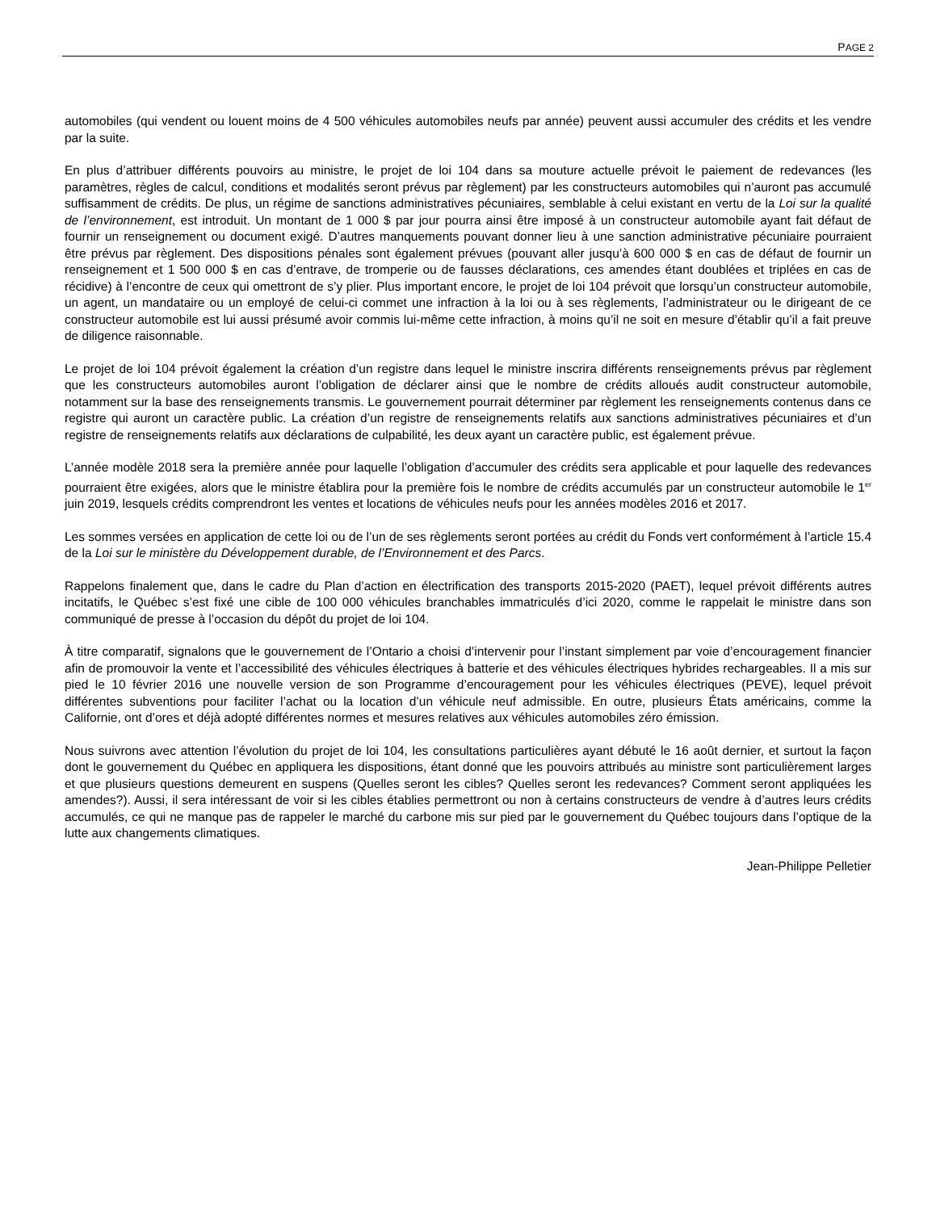PAGE 2
automobiles (qui vendent ou louent moins de 4 500 véhicules automobiles neufs par année) peuvent aussi accumuler des crédits et les vendre par la suite.
En plus d’attribuer différents pouvoirs au ministre, le projet de loi 104 dans sa mouture actuelle prévoit le paiement de redevances (les paramètres, règles de calcul, conditions et modalités seront prévus par règlement) par les constructeurs automobiles qui n’auront pas accumulé suffisamment de crédits. De plus, un régime de sanctions administratives pécuniaires, semblable à celui existant en vertu de la Loi sur la qualité de l’environnement, est introduit. Un montant de 1 000 $ par jour pourra ainsi être imposé à un constructeur automobile ayant fait défaut de fournir un renseignement ou document exigé. D’autres manquements pouvant donner lieu à une sanction administrative pécuniaire pourraient être prévus par règlement. Des dispositions pénales sont également prévues (pouvant aller jusqu’à 600 000 $ en cas de défaut de fournir un renseignement et 1 500 000 $ en cas d’entrave, de tromperie ou de fausses déclarations, ces amendes étant doublées et triplées en cas de récidive) à l’encontre de ceux qui omettront de s’y plier. Plus important encore, le projet de loi 104 prévoit que lorsqu’un constructeur automobile, un agent, un mandataire ou un employé de celui-ci commet une infraction à la loi ou à ses règlements, l’administrateur ou le dirigeant de ce constructeur automobile est lui aussi présumé avoir commis lui-même cette infraction, à moins qu’il ne soit en mesure d’établir qu’il a fait preuve de diligence raisonnable.
Le projet de loi 104 prévoit également la création d’un registre dans lequel le ministre inscrira différents renseignements prévus par règlement que les constructeurs automobiles auront l’obligation de déclarer ainsi que le nombre de crédits alloués audit constructeur automobile, notamment sur la base des renseignements transmis. Le gouvernement pourrait déterminer par règlement les renseignements contenus dans ce registre qui auront un caractère public. La création d’un registre de renseignements relatifs aux sanctions administratives pécuniaires et d’un registre de renseignements relatifs aux déclarations de culpabilité, les deux ayant un caractère public, est également prévue.
L’année modèle 2018 sera la première année pour laquelle l’obligation d’accumuler des crédits sera applicable et pour laquelle des redevances pourraient être exigées, alors que le ministre établira pour la première fois le nombre de crédits accumulés par un constructeur automobile le 1<sup>er</sup> juin 2019, lesquels crédits comprendront les ventes et locations de véhicules neufs pour les années modèles 2016 et 2017.
Les sommes versées en application de cette loi ou de l’un de ses règlements seront portées au crédit du Fonds vert conformément à l’article 15.4 de la Loi sur le ministère du Développement durable, de l’Environnement et des Parcs.
Rappelons finalement que, dans le cadre du Plan d’action en électrification des transports 2015-2020 (PAET), lequel prévoit différents autres incitatifs, le Québec s’est fixé une cible de 100 000 véhicules branchables immatriculés d’ici 2020, comme le rappelait le ministre dans son communiqué de presse à l’occasion du dépôt du projet de loi 104.
À titre comparatif, signalons que le gouvernement de l’Ontario a choisi d’intervenir pour l’instant simplement par voie d’encouragement financier afin de promouvoir la vente et l’accessibilité des véhicules électriques à batterie et des véhicules électriques hybrides rechargeables. Il a mis sur pied le 10 février 2016 une nouvelle version de son Programme d’encouragement pour les véhicules électriques (PEVE), lequel prévoit différentes subventions pour faciliter l’achat ou la location d’un véhicule neuf admissible. En outre, plusieurs États américains, comme la Californie, ont d’ores et déjà adopté différentes normes et mesures relatives aux véhicules automobiles zéro émission.
Nous suivrons avec attention l’évolution du projet de loi 104, les consultations particulières ayant débuté le 16 août dernier, et surtout la façon dont le gouvernement du Québec en appliquera les dispositions, étant donné que les pouvoirs attribués au ministre sont particulièrement larges et que plusieurs questions demeurent en suspens (Quelles seront les cibles? Quelles seront les redevances? Comment seront appliquées les amendes?). Aussi, il sera intéressant de voir si les cibles établies permettront ou non à certains constructeurs de vendre à d’autres leurs crédits accumulés, ce qui ne manque pas de rappeler le marché du carbone mis sur pied par le gouvernement du Québec toujours dans l’optique de la lutte aux changements climatiques.
Jean-Philippe Pelletier